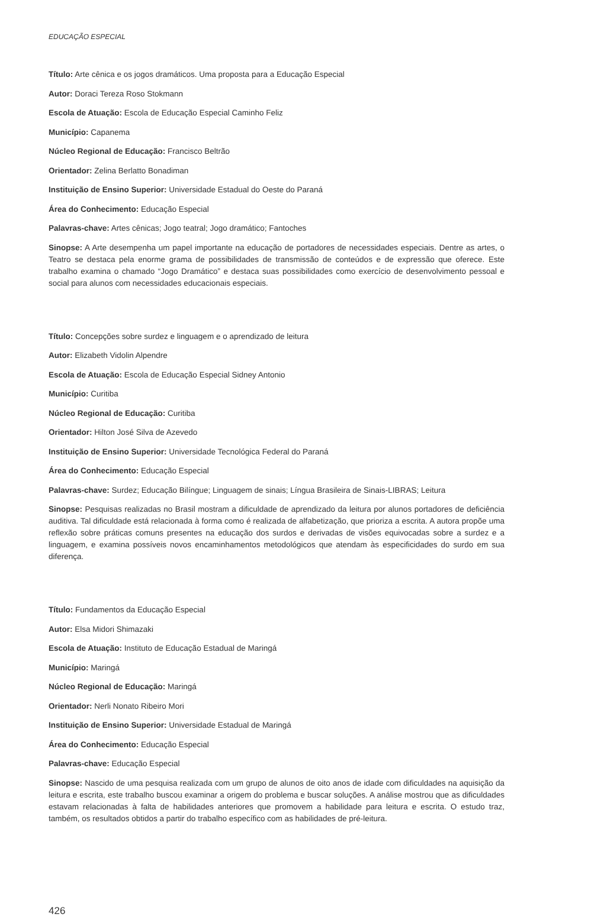EDUCAÇÃO ESPECIAL
Título: Arte cênica e os jogos dramáticos. Uma proposta para a Educação Especial
Autor: Doraci Tereza Roso Stokmann
Escola de Atuação: Escola de Educação Especial Caminho Feliz
Município: Capanema
Núcleo Regional de Educação: Francisco Beltrão
Orientador: Zelina Berlatto Bonadiman
Instituição de Ensino Superior: Universidade Estadual do Oeste do Paraná
Área do Conhecimento: Educação Especial
Palavras-chave: Artes cênicas; Jogo teatral; Jogo dramático; Fantoches
Sinopse: A Arte desempenha um papel importante na educação de portadores de necessidades especiais. Dentre as artes, o Teatro se destaca pela enorme grama de possibilidades de transmissão de conteúdos e de expressão que oferece. Este trabalho examina o chamado “Jogo Dramático” e destaca suas possibilidades como exercício de desenvolvimento pessoal e social para alunos com necessidades educacionais especiais.
Título: Concepções sobre surdez e linguagem e o aprendizado de leitura
Autor: Elizabeth Vidolin Alpendre
Escola de Atuação: Escola de Educação Especial Sidney Antonio
Município: Curitiba
Núcleo Regional de Educação: Curitiba
Orientador: Hilton José Silva de Azevedo
Instituição de Ensino Superior: Universidade Tecnológica Federal do Paraná
Área do Conhecimento: Educação Especial
Palavras-chave: Surdez; Educação Bilíngue; Linguagem de sinais; Língua Brasileira de Sinais-LIBRAS; Leitura
Sinopse: Pesquisas realizadas no Brasil mostram a dificuldade de aprendizado da leitura por alunos portadores de deficiência auditiva. Tal dificuldade está relacionada à forma como é realizada de alfabetização, que prioriza a escrita. A autora propõe uma reflexão sobre práticas comuns presentes na educação dos surdos e derivadas de visões equivocadas sobre a surdez e a linguagem, e examina possíveis novos encaminhamentos metodológicos que atendam às especificidades do surdo em sua diferença.
Título: Fundamentos da Educação Especial
Autor: Elsa Midori Shimazaki
Escola de Atuação: Instituto de Educação Estadual de Maringá
Município: Maringá
Núcleo Regional de Educação: Maringá
Orientador: Nerli Nonato Ribeiro Mori
Instituição de Ensino Superior: Universidade Estadual de Maringá
Área do Conhecimento: Educação Especial
Palavras-chave: Educação Especial
Sinopse: Nascido de uma pesquisa realizada com um grupo de alunos de oito anos de idade com dificuldades na aquisição da leitura e escrita, este trabalho buscou examinar a origem do problema e buscar soluções. A análise mostrou que as dificuldades estavam relacionadas à falta de habilidades anteriores que promovem a habilidade para leitura e escrita. O estudo traz, também, os resultados obtidos a partir do trabalho específico com as habilidades de pré-leitura.
426